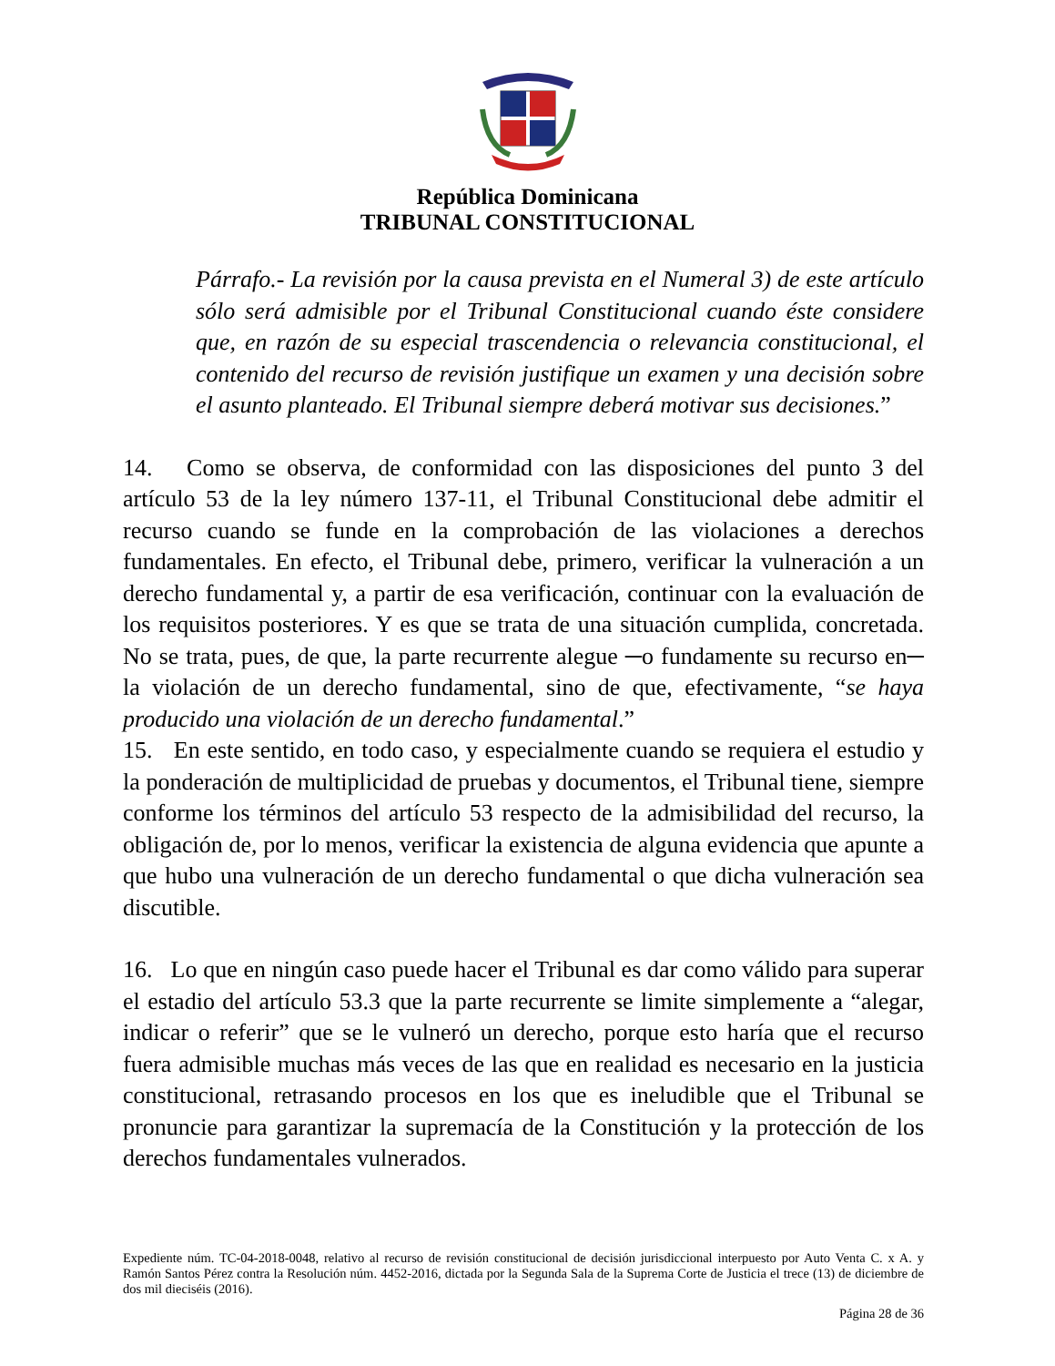República Dominicana
TRIBUNAL CONSTITUCIONAL
Párrafo.- La revisión por la causa prevista en el Numeral 3) de este artículo sólo será admisible por el Tribunal Constitucional cuando éste considere que, en razón de su especial trascendencia o relevancia constitucional, el contenido del recurso de revisión justifique un examen y una decisión sobre el asunto planteado. El Tribunal siempre deberá motivar sus decisiones.”
14. Como se observa, de conformidad con las disposiciones del punto 3 del artículo 53 de la ley número 137-11, el Tribunal Constitucional debe admitir el recurso cuando se funde en la comprobación de las violaciones a derechos fundamentales. En efecto, el Tribunal debe, primero, verificar la vulneración a un derecho fundamental y, a partir de esa verificación, continuar con la evaluación de los requisitos posteriores. Y es que se trata de una situación cumplida, concretada. No se trata, pues, de que, la parte recurrente alegue ─o fundamente su recurso en─ la violación de un derecho fundamental, sino de que, efectivamente, “se haya producido una violación de un derecho fundamental.”
15. En este sentido, en todo caso, y especialmente cuando se requiera el estudio y la ponderación de multiplicidad de pruebas y documentos, el Tribunal tiene, siempre conforme los términos del artículo 53 respecto de la admisibilidad del recurso, la obligación de, por lo menos, verificar la existencia de alguna evidencia que apunte a que hubo una vulneración de un derecho fundamental o que dicha vulneración sea discutible.
16. Lo que en ningún caso puede hacer el Tribunal es dar como válido para superar el estadio del artículo 53.3 que la parte recurrente se limite simplemente a “alegar, indicar o referir” que se le vulneró un derecho, porque esto haría que el recurso fuera admisible muchas más veces de las que en realidad es necesario en la justicia constitucional, retrasando procesos en los que es ineludible que el Tribunal se pronuncie para garantizar la supremacía de la Constitución y la protección de los derechos fundamentales vulnerados.
Expediente núm. TC-04-2018-0048, relativo al recurso de revisión constitucional de decisión jurisdiccional interpuesto por Auto Venta C. x A. y Ramón Santos Pérez contra la Resolución núm. 4452-2016, dictada por la Segunda Sala de la Suprema Corte de Justicia el trece (13) de diciembre de dos mil dieciséis (2016).
Página 28 de 36